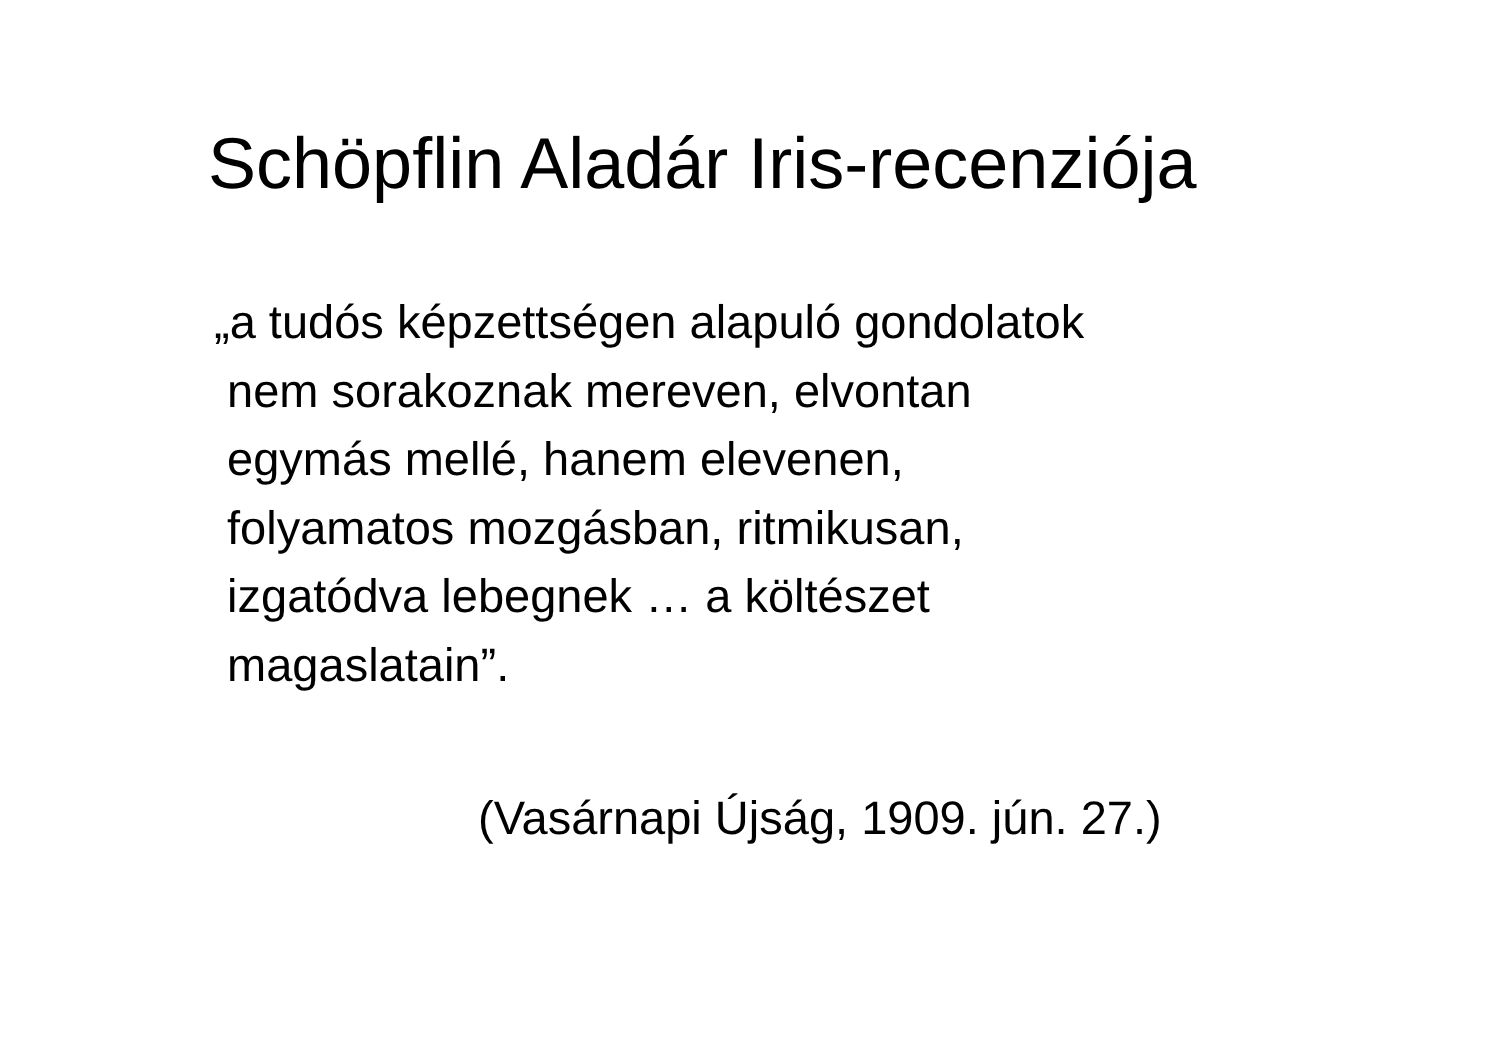Schöpflin Aladár Iris-recenziója
„a tudós képzettségen alapuló gondolatok
nem sorakoznak mereven, elvontan
egymás mellé, hanem elevenen,
folyamatos mozgásban, ritmikusan,
izgatódva lebegnek … a költészet
magaslatain”.
(Vasárnapi Újság, 1909. jún. 27.)